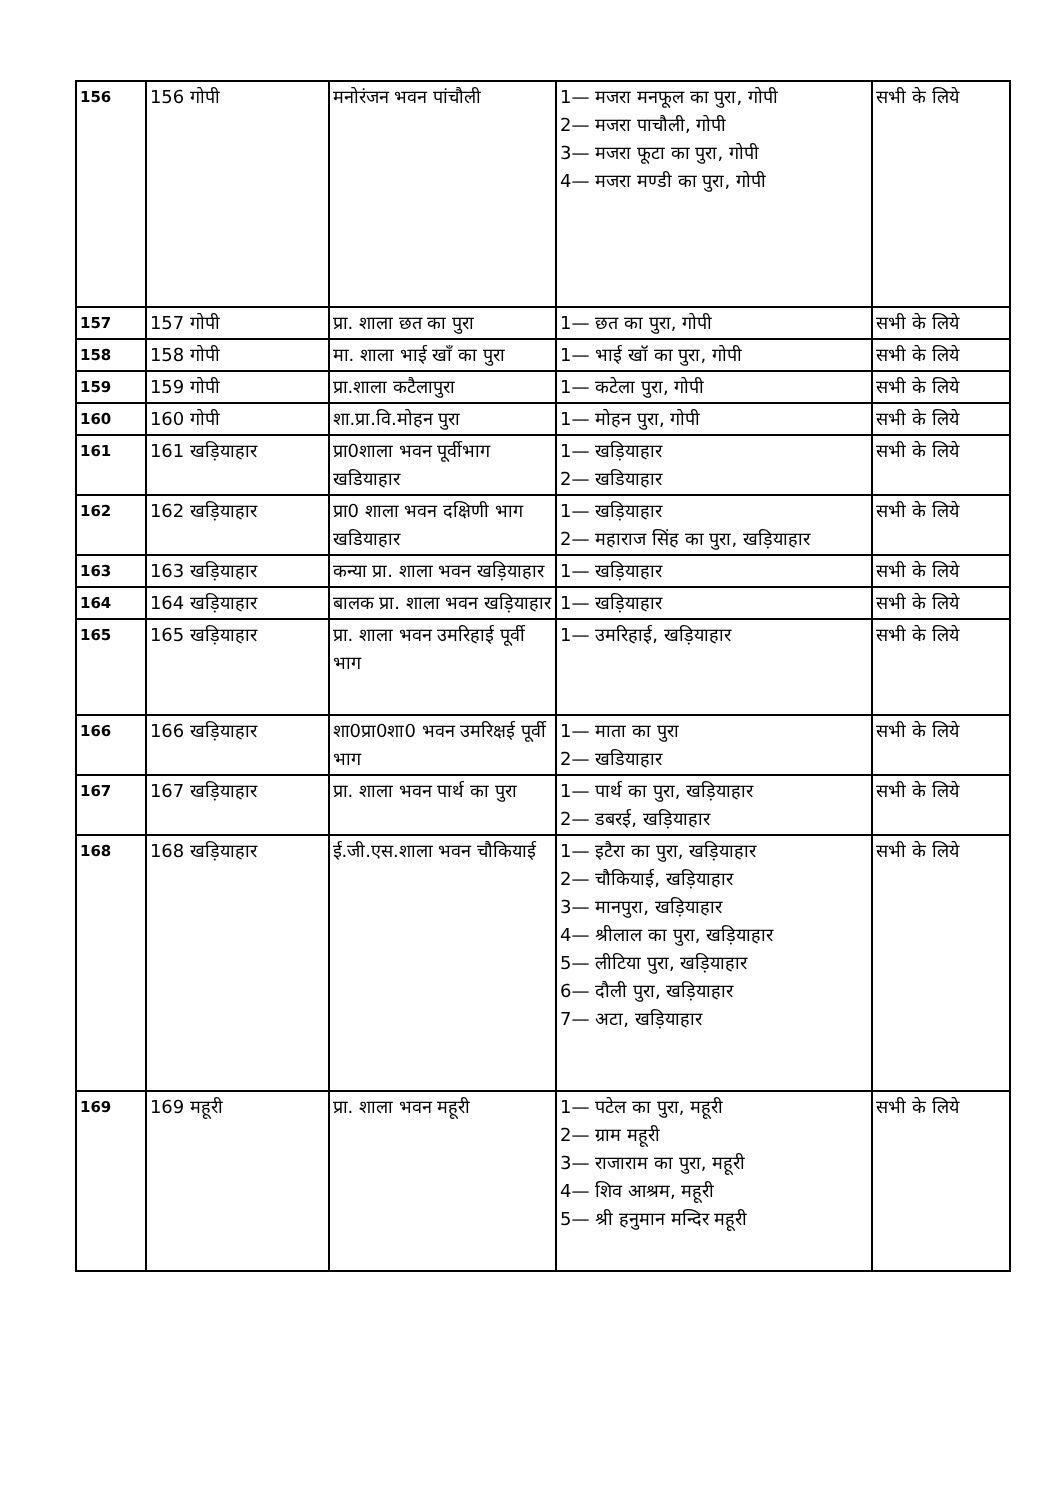| 156 | 156 गोपी | मनोरंजन भवन पांचौली | 1— मजरा मनफूल का पुरा, गोपी 2— मजरा पाचौली, गोपी 3— मजरा फूटा का पुरा, गोपी 4— मजरा मण्डी का पुरा, गोपी | सभी के लिये |
| 157 | 157 गोपी | प्रा. शाला छत का पुरा | 1— छत का पुरा, गोपी | सभी के लिये |
| 158 | 158 गोपी | मा. शाला भाई खाँ का पुरा | 1— भाई खॉ का पुरा, गोपी | सभी के लिये |
| 159 | 159 गोपी | प्रा.शाला कटैलापुरा | 1— कटेला पुरा, गोपी | सभी के लिये |
| 160 | 160 गोपी | शा.प्रा.वि.मोहन पुरा | 1— मोहन पुरा, गोपी | सभी के लिये |
| 161 | 161 खड़ियाहार | प्रा0शाला भवन पूर्वीभाग खडियाहार | 1— खड़ियाहार 2— खडियाहार | सभी के लिये |
| 162 | 162 खड़ियाहार | प्रा0 शाला भवन दक्षिणी भाग खडियाहार | 1— खड़ियाहार 2— महाराज सिंह का पुरा, खड़ियाहार | सभी के लिये |
| 163 | 163 खड़ियाहार | कन्या प्रा. शाला भवन खड़ियाहार | 1— खड़ियाहार | सभी के लिये |
| 164 | 164 खड़ियाहार | बालक प्रा. शाला भवन खड़ियाहार | 1— खड़ियाहार | सभी के लिये |
| 165 | 165 खड़ियाहार | प्रा. शाला भवन उमरिहाई पूर्वी भाग | 1— उमरिहाई, खड़ियाहार | सभी के लिये |
| 166 | 166 खड़ियाहार | शा0प्रा0शा0 भवन उमरिक्षई पूर्वी भाग | 1— माता का पुरा 2— खडियाहार | सभी के लिये |
| 167 | 167 खड़ियाहार | प्रा. शाला भवन पार्थ का पुरा | 1— पार्थ का पुरा, खड़ियाहार 2— डबरई, खड़ियाहार | सभी के लिये |
| 168 | 168 खड़ियाहार | ई.जी.एस.शाला भवन चौकियाई | 1— इटैरा का पुरा, खड़ियाहार 2— चौकियाई, खड़ियाहार 3— मानपुरा, खड़ियाहार 4— श्रीलाल का पुरा, खड़ियाहार 5— लीटिया पुरा, खड़ियाहार 6— दौली पुरा, खड़ियाहार 7— अटा, खड़ियाहार | सभी के लिये |
| 169 | 169 महूरी | प्रा. शाला भवन महूरी | 1— पटेल का पुरा, महूरी 2— ग्राम महूरी 3— राजाराम का पुरा, महूरी 4— शिव आश्रम, महूरी 5— श्री हनुमान मन्दिर महूरी | सभी के लिये |